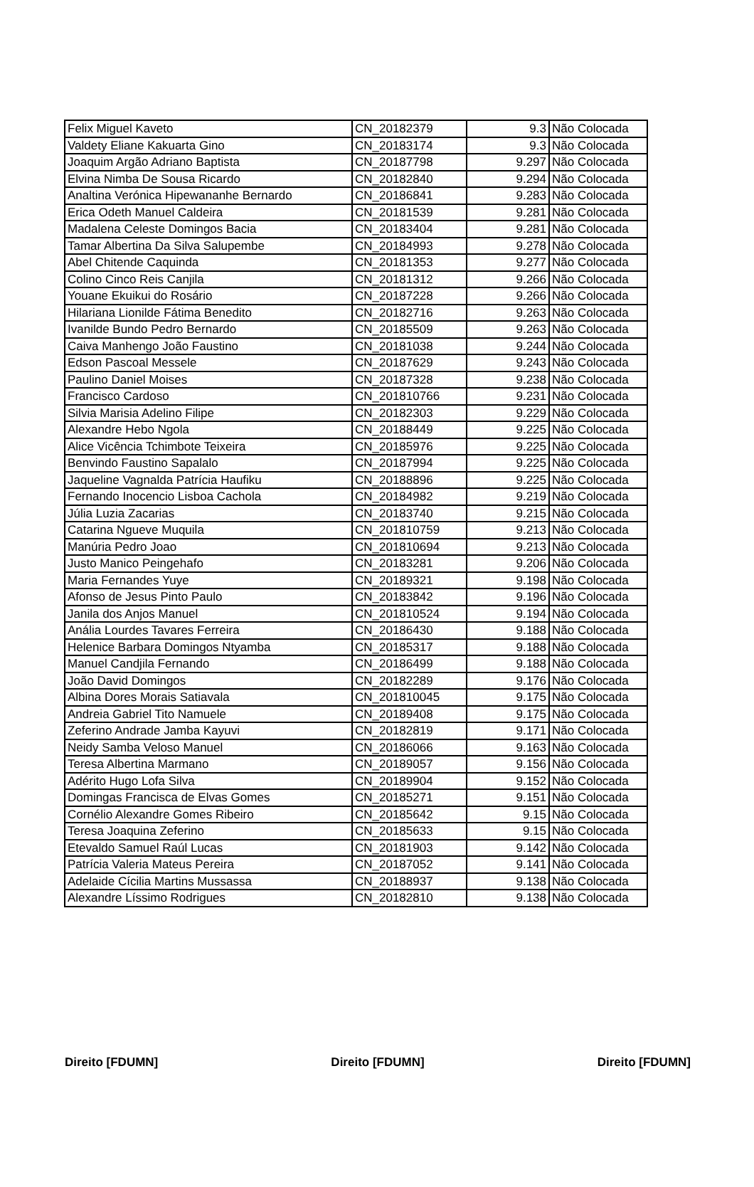| Felix Miguel Kaveto | CN_20182379 | 9.3 | Não Colocada |
| Valdety Eliane Kakuarta Gino | CN_20183174 | 9.3 | Não Colocada |
| Joaquim Argão Adriano Baptista | CN_20187798 | 9.297 | Não Colocada |
| Elvina Nimba De Sousa Ricardo | CN_20182840 | 9.294 | Não Colocada |
| Analtina Verónica Hipewananhe Bernardo | CN_20186841 | 9.283 | Não Colocada |
| Erica Odeth Manuel Caldeira | CN_20181539 | 9.281 | Não Colocada |
| Madalena Celeste Domingos Bacia | CN_20183404 | 9.281 | Não Colocada |
| Tamar Albertina Da Silva Salupembe | CN_20184993 | 9.278 | Não Colocada |
| Abel Chitende Caquinda | CN_20181353 | 9.277 | Não Colocada |
| Colino Cinco Reis Canjila | CN_20181312 | 9.266 | Não Colocada |
| Youane Ekuikui do Rosário | CN_20187228 | 9.266 | Não Colocada |
| Hilariana Lionilde Fátima Benedito | CN_20182716 | 9.263 | Não Colocada |
| Ivanilde Bundo Pedro Bernardo | CN_20185509 | 9.263 | Não Colocada |
| Caiva Manhengo João Faustino | CN_20181038 | 9.244 | Não Colocada |
| Edson Pascoal Messele | CN_20187629 | 9.243 | Não Colocada |
| Paulino Daniel Moises | CN_20187328 | 9.238 | Não Colocada |
| Francisco Cardoso | CN_201810766 | 9.231 | Não Colocada |
| Silvia Marisia Adelino Filipe | CN_20182303 | 9.229 | Não Colocada |
| Alexandre Hebo Ngola | CN_20188449 | 9.225 | Não Colocada |
| Alice Vicência Tchimbote Teixeira | CN_20185976 | 9.225 | Não Colocada |
| Benvindo Faustino Sapalalo | CN_20187994 | 9.225 | Não Colocada |
| Jaqueline Vagnalda Patrícia Haufiku | CN_20188896 | 9.225 | Não Colocada |
| Fernando Inocencio Lisboa Cachola | CN_20184982 | 9.219 | Não Colocada |
| Júlia Luzia Zacarias | CN_20183740 | 9.215 | Não Colocada |
| Catarina Ngueve Muquila | CN_201810759 | 9.213 | Não Colocada |
| Manúria Pedro Joao | CN_201810694 | 9.213 | Não Colocada |
| Justo Manico Peingehafo | CN_20183281 | 9.206 | Não Colocada |
| Maria Fernandes Yuye | CN_20189321 | 9.198 | Não Colocada |
| Afonso de Jesus Pinto Paulo | CN_20183842 | 9.196 | Não Colocada |
| Janila dos Anjos Manuel | CN_201810524 | 9.194 | Não Colocada |
| Anália Lourdes Tavares Ferreira | CN_20186430 | 9.188 | Não Colocada |
| Helenice Barbara Domingos Ntyamba | CN_20185317 | 9.188 | Não Colocada |
| Manuel Candjila Fernando | CN_20186499 | 9.188 | Não Colocada |
| João David Domingos | CN_20182289 | 9.176 | Não Colocada |
| Albina Dores Morais Satiavala | CN_201810045 | 9.175 | Não Colocada |
| Andreia Gabriel Tito Namuele | CN_20189408 | 9.175 | Não Colocada |
| Zeferino Andrade Jamba Kayuvi | CN_20182819 | 9.171 | Não Colocada |
| Neidy Samba Veloso Manuel | CN_20186066 | 9.163 | Não Colocada |
| Teresa Albertina Marmano | CN_20189057 | 9.156 | Não Colocada |
| Adérito Hugo Lofa Silva | CN_20189904 | 9.152 | Não Colocada |
| Domingas Francisca de Elvas Gomes | CN_20185271 | 9.151 | Não Colocada |
| Cornélio Alexandre Gomes Ribeiro | CN_20185642 | 9.15 | Não Colocada |
| Teresa Joaquina Zeferino | CN_20185633 | 9.15 | Não Colocada |
| Etevaldo Samuel Raúl Lucas | CN_20181903 | 9.142 | Não Colocada |
| Patrícia Valeria Mateus Pereira | CN_20187052 | 9.141 | Não Colocada |
| Adelaide Cícilia Martins Mussassa | CN_20188937 | 9.138 | Não Colocada |
| Alexandre Líssimo Rodrigues | CN_20182810 | 9.138 | Não Colocada |
Direito [FDUMN] Direito [FDUMN] Direito [FDUMN]